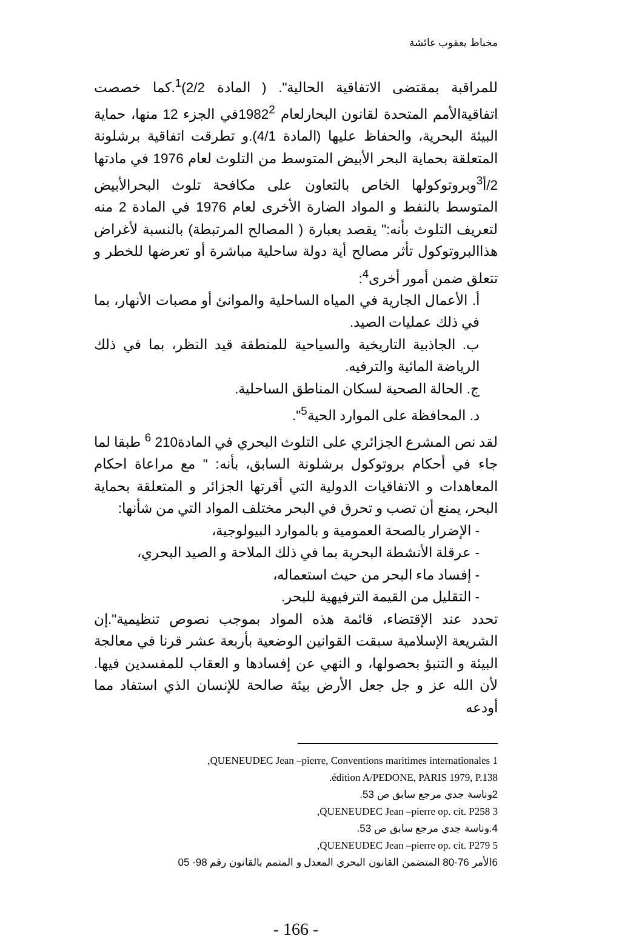مخباط يعقوب عائشة
للمراقبة بمقتضى الاتفاقية الحالية". ( المادة 2/2)<sup>1</sup>.كما خصصت اتفاقيةالأمم المتحدة لقانون البحارلعام 1982<sup>2</sup>في الجزء 12 منها، حماية البيئة البحرية، والحفاظ عليها (المادة 4/1).و تطرقت اتفاقية برشلونة المتعلقة بحماية البحر الأبيض المتوسط من التلوث لعام 1976 في مادتها 2/أ<sup>3</sup>وبروتوكولها الخاص بالتعاون على مكافحة تلوث البحرالأبيض المتوسط بالنفط و المواد الضارة الأخرى لعام 1976 في المادة 2 منه لتعريف التلوث بأنه:" يقصد بعبارة ( المصالح المرتبطة) بالنسبة لأغراض هذاالبروتوكول تأثر مصالح أية دولة ساحلية مباشرة أو تعرضها للخطر و تتعلق ضمن أمور أخرى<sup>4</sup>:
أ. الأعمال الجارية في المياه الساحلية والموانئ أو مصبات الأنهار، بما في ذلك عمليات الصيد.
ب. الجاذبية التاريخية والسياحية للمنطقة قيد النظر، بما في ذلك الرياضة المائية والترفيه.
ج. الحالة الصحية لسكان المناطق الساحلية.
د. المحافظة على الموارد الحية<sup>5</sup>".
لقد نص المشرع الجزائري على التلوث البحري في المادة210 <sup>6</sup> طبقا لما جاء في أحكام بروتوكول برشلونة السابق، بأنه: " مع مراعاة احكام المعاهدات و الاتفاقيات الدولية التي أقرتها الجزائر و المتعلقة بحماية البحر، يمنع أن تصب و تحرق في البحر مختلف المواد التي من شأنها:
- الإضرار بالصحة العمومية و بالموارد البيولوجية،
- عرقلة الأنشطة البحرية بما في ذلك الملاحة و الصيد البحري،
- إفساد ماء البحر من حيث استعماله،
- التقليل من القيمة الترفيهية للبحر.
تحدد عند الإقتضاء، قائمة هذه المواد بموجب نصوص تنظيمية".إن الشريعة الإسلامية سبقت القوانين الوضعية بأربعة عشر قرنا في معالجة البيئة و التنبؤ بحصولها، و النهي عن إفسادها و العقاب للمفسدين فيها. لأن الله عز و جل جعل الأرض بيئة صالحة للإنسان الذي استفاد مما أودعه
1 QUENEUDEC Jean –pierre, Conventions maritimes internationales,
édition A/PEDONE, PARIS 1979, P.138.
2وناسة جدي مرجع سابق ص 53.
3 QUENEUDEC Jean –pierre op. cit. P258,
4.وناسة جدي مرجع سابق ص 53.
5 QUENEUDEC Jean –pierre op. cit. P279,
6الأمر 76-80 المتضمن القانون البحري المعدل و المتمم بالقانون رقم 98- 05
- 166 -